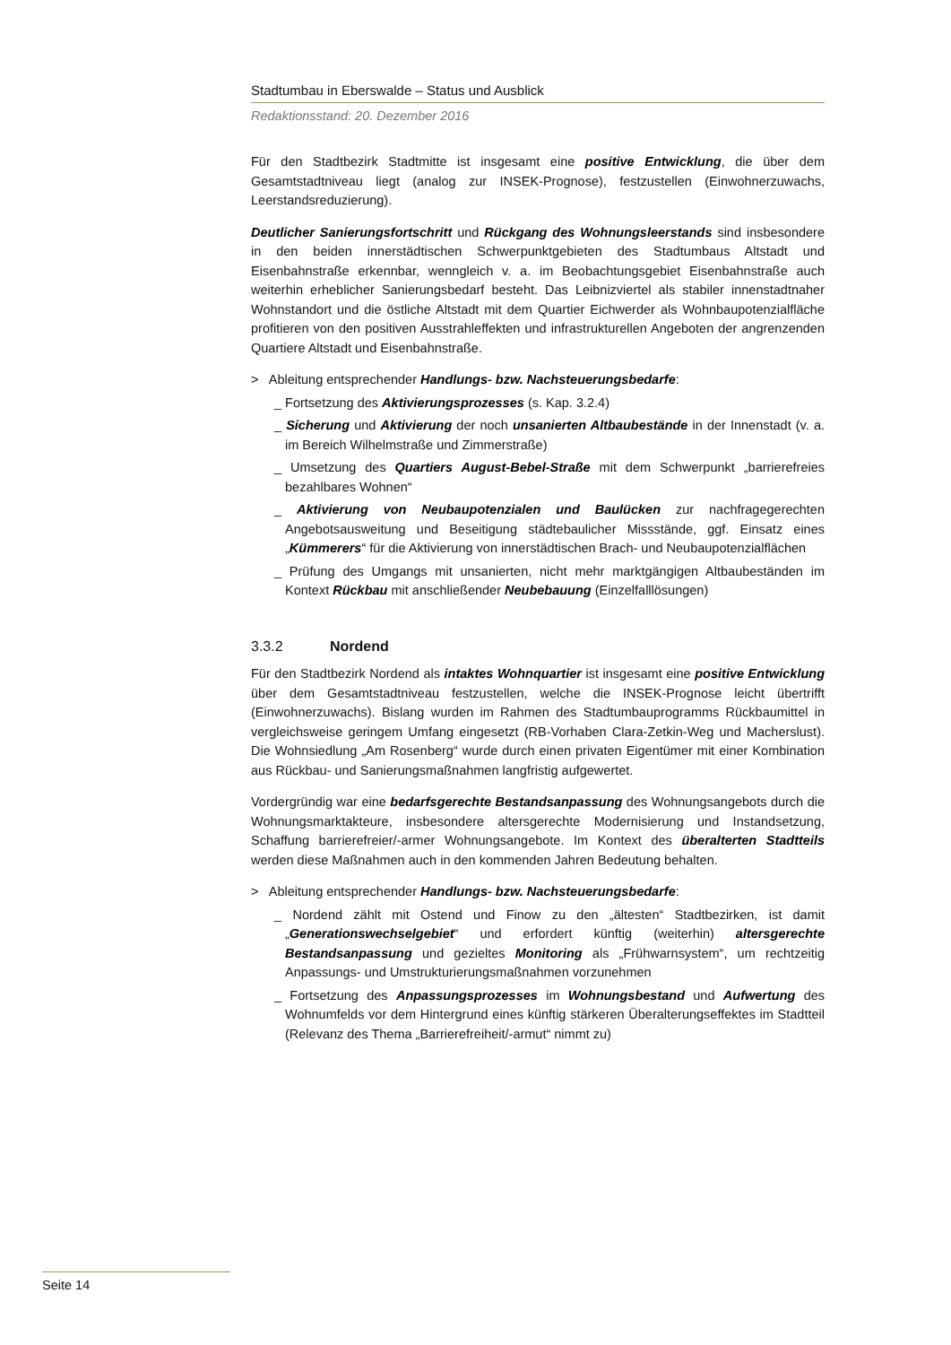Stadtumbau in Eberswalde – Status und Ausblick
Redaktionsstand: 20. Dezember 2016
Für den Stadtbezirk Stadtmitte ist insgesamt eine positive Entwicklung, die über dem Gesamtstadtniveau liegt (analog zur INSEK-Prognose), festzustellen (Einwohnerzuwachs, Leerstandsreduzierung).
Deutlicher Sanierungsfortschritt und Rückgang des Wohnungsleerstands sind insbesondere in den beiden innerstädtischen Schwerpunktgebieten des Stadtumbaus Altstadt und Eisenbahnstraße erkennbar, wenngleich v. a. im Beobachtungsgebiet Eisenbahnstraße auch weiterhin erheblicher Sanierungsbedarf besteht. Das Leibnizviertel als stabiler innenstadtnaher Wohnstandort und die östliche Altstadt mit dem Quartier Eichwerder als Wohnbaupotenzialfläche profitieren von den positiven Ausstrahleffekten und infrastrukturellen Angeboten der angrenzenden Quartiere Altstadt und Eisenbahnstraße.
> Ableitung entsprechender Handlungs- bzw. Nachsteuerungsbedarfe:
_ Fortsetzung des Aktivierungsprozesses (s. Kap. 3.2.4)
_ Sicherung und Aktivierung der noch unsanierten Altbaubestände in der Innenstadt (v. a. im Bereich Wilhelmstraße und Zimmerstraße)
_ Umsetzung des Quartiers August-Bebel-Straße mit dem Schwerpunkt „barrierefreies bezahlbares Wohnen“
_ Aktivierung von Neubaupotenzialen und Baulücken zur nachfragegerechten Angebotsausweitung und Beseitigung städtebaulicher Missstände, ggf. Einsatz eines „Kümmerers“ für die Aktivierung von innerstädtischen Brach- und Neubaupotenzialflächen
_ Prüfung des Umgangs mit unsanierten, nicht mehr marktgängigen Altbaubeständen im Kontext Rückbau mit anschließender Neubebauung (Einzelfalllösungen)
3.3.2 Nordend
Für den Stadtbezirk Nordend als intaktes Wohnquartier ist insgesamt eine positive Entwicklung über dem Gesamtstadtniveau festzustellen, welche die INSEK-Prognose leicht übertrifft (Einwohnerzuwachs). Bislang wurden im Rahmen des Stadtumbauprogramms Rückbaumittel in vergleichsweise geringem Umfang eingesetzt (RB-Vorhaben Clara-Zetkin-Weg und Macherslust). Die Wohnsiedlung „Am Rosenberg“ wurde durch einen privaten Eigentümer mit einer Kombination aus Rückbau- und Sanierungsmaßnahmen langfristig aufgewertet.
Vordergründig war eine bedarfsgerechte Bestandsanpassung des Wohnungsangebots durch die Wohnungsmarktakteure, insbesondere altersgerechte Modernisierung und Instandsetzung, Schaffung barrierefreier/-armer Wohnungsangebote. Im Kontext des überalterten Stadtteils werden diese Maßnahmen auch in den kommenden Jahren Bedeutung behalten.
> Ableitung entsprechender Handlungs- bzw. Nachsteuerungsbedarfe:
_ Nordend zählt mit Ostend und Finow zu den „ältesten“ Stadtbezirken, ist damit „Generationswechselgebiet“ und erfordert künftig (weiterhin) altersgerechte Bestandsanpassung und gezieltes Monitoring als „Frühwarnsystem“, um rechtzeitig Anpassungs- und Umstrukturierungsmaßnahmen vorzunehmen
_ Fortsetzung des Anpassungsprozesses im Wohnungsbestand und Aufwertung des Wohnumfelds vor dem Hintergrund eines künftig stärkeren Überalterungseffektes im Stadtteil (Relevanz des Thema „Barrierefreiheit/-armut“ nimmt zu)
Seite 14